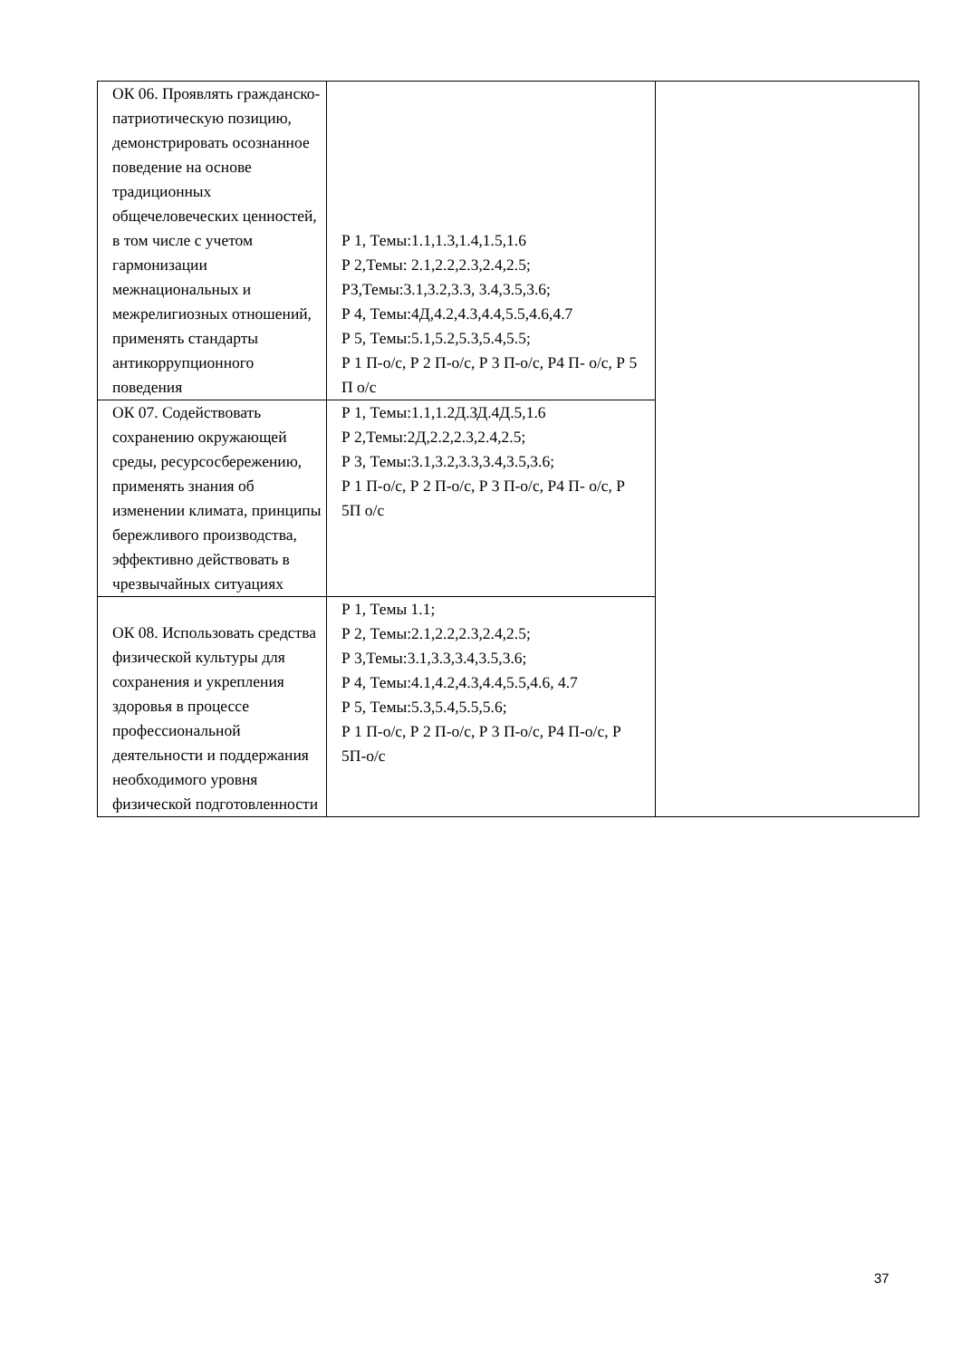| ОК 06. Проявлять гражданско-патриотическую позицию, демонстрировать осознанное поведение на основе традиционных общечеловеческих ценностей, в том числе с учетом гармонизации межнациональных и межрелигиозных отношений, применять стандарты антикоррупционного поведения | Р 1, Темы:1.1,1.3,1.4,1.5,1.6 Р 2,Темы: 2.1,2.2,2.3,2.4,2.5; РЗ,Темы:3.1,3.2,3.3, 3.4,3.5,3.6; Р 4, Темы:4Д,4.2,4.3,4.4,5.5,4.6,4.7 Р 5, Темы:5.1,5.2,5.3,5.4,5.5; Р 1 П-о/с, Р 2 П-о/с, Р 3 П-о/с, Р4 П- о/с, Р 5 П о/с | |
| ОК 07. Содействовать сохранению окружающей среды, ресурсосбережению, применять знания об изменении климата, принципы бережливого производства, эффективно действовать в чрезвычайных ситуациях | Р 1, Темы:1.1,1.2Д.ЗД.4Д.5,1.6 Р 2,Темы:2Д,2.2,2.3,2.4,2.5; Р 3, Темы:3.1,3.2,3.3,3.4,3.5,3.6; Р 1 П-о/с, Р 2 П-о/с, Р 3 П-о/с, Р4 П- о/с, Р 5П о/с | |
| ОК 08. Использовать средства физической культуры для сохранения и укрепления здоровья в процессе профессиональной деятельности и поддержания необходимого уровня физической подготовленности | Р 1, Темы 1.1; Р 2, Темы:2.1,2.2,2.3,2.4,2.5; Р 3,Темы:3.1,3.3,3.4,3.5,3.6; Р 4, Темы:4.1,4.2,4.3,4.4,5.5,4.6, 4.7 Р 5, Темы:5.3,5.4,5.5,5.6; Р 1 П-о/с, Р 2 П-о/с, Р 3 П-о/с, Р4 П-о/с, Р 5П-о/с | |
37